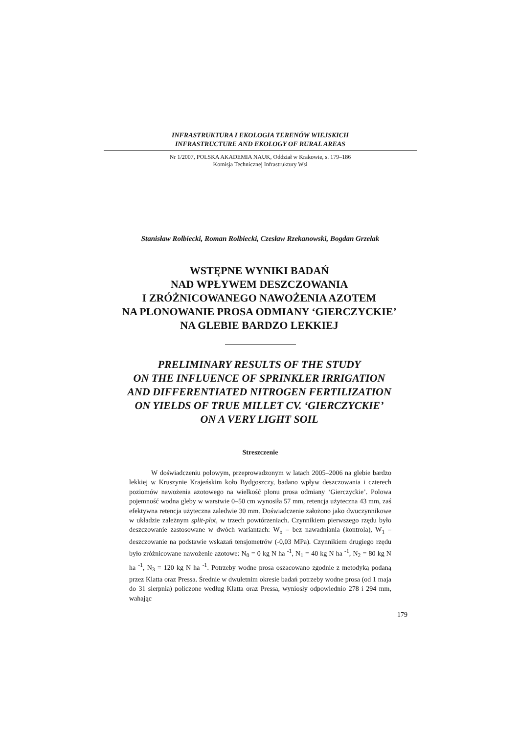INFRASTRUKTURA I EKOLOGIA TERENÓW WIEJSKICH
INFRASTRUCTURE AND EKOLOGY OF RURAL AREAS
Nr 1/2007, POLSKA AKADEMIA NAUK, Oddział w Krakowie, s. 179–186
Komisja Technicznej Infrastruktury Wsi
Stanisław Rolbiecki, Roman Rolbiecki, Czesław Rzekanowski, Bogdan Grzelak
WSTĘPNE WYNIKI BADAŃ
NAD WPŁYWEM DESZCZOWANIA
I ZRÓŻNICOWANEGO NAWOŻENIA AZOTEM
NA PLONOWANIE PROSA ODMIANY ‘GIERCZYCKIE’
NA GLEBIE BARDZO LEKKIEJ
PRELIMINARY RESULTS OF THE STUDY
ON THE INFLUENCE OF SPRINKLER IRRIGATION
AND DIFFERENTIATED NITROGEN FERTILIZATION
ON YIELDS OF TRUE MILLET CV. ‘GIERCZYCKIE’
ON A VERY LIGHT SOIL
Streszczenie
W doświadczeniu polowym, przeprowadzonym w latach 2005–2006 na glebie bardzo lekkiej w Kruszynie Krajeńskim koło Bydgoszczy, badano wpływ deszczowania i czterech poziomów nawożenia azotowego na wielkość plonu prosa odmiany ‘Gierczyckie’. Polowa pojemność wodna gleby w warstwie 0–50 cm wynosiła 57 mm, retencja użyteczna 43 mm, zaś efektywna retencja użyteczna zaledwie 30 mm. Doświadczenie założono jako dwuczynnikowe w układzie zależnym split-plot, w trzech powtórzeniach. Czynnikiem pierwszego rzędu było deszczowanie zastosowane w dwóch wariantach: W<sub>o</sub> – bez nawadniania (kontrola), W<sub>1</sub> – deszczowanie na podstawie wskazań tensjometrów (-0,03 MPa). Czynnikiem drugiego rzędu było zróżnicowane nawożenie azotowe: N<sub>0</sub> = 0 kg N ha <sup>-1</sup>, N<sub>1</sub> = 40 kg N ha <sup>-1</sup>, N<sub>2</sub> = 80 kg N ha <sup>-1</sup>, N<sub>3</sub> = 120 kg N ha <sup>-1</sup>. Potrzeby wodne prosa oszacowano zgodnie z metodyką podaną przez Klatta oraz Pressa. Średnie w dwuletnim okresie badań potrzeby wodne prosa (od 1 maja do 31 sierpnia) policzone według Klatta oraz Pressa, wyniosły odpowiednio 278 i 294 mm, wahając
179